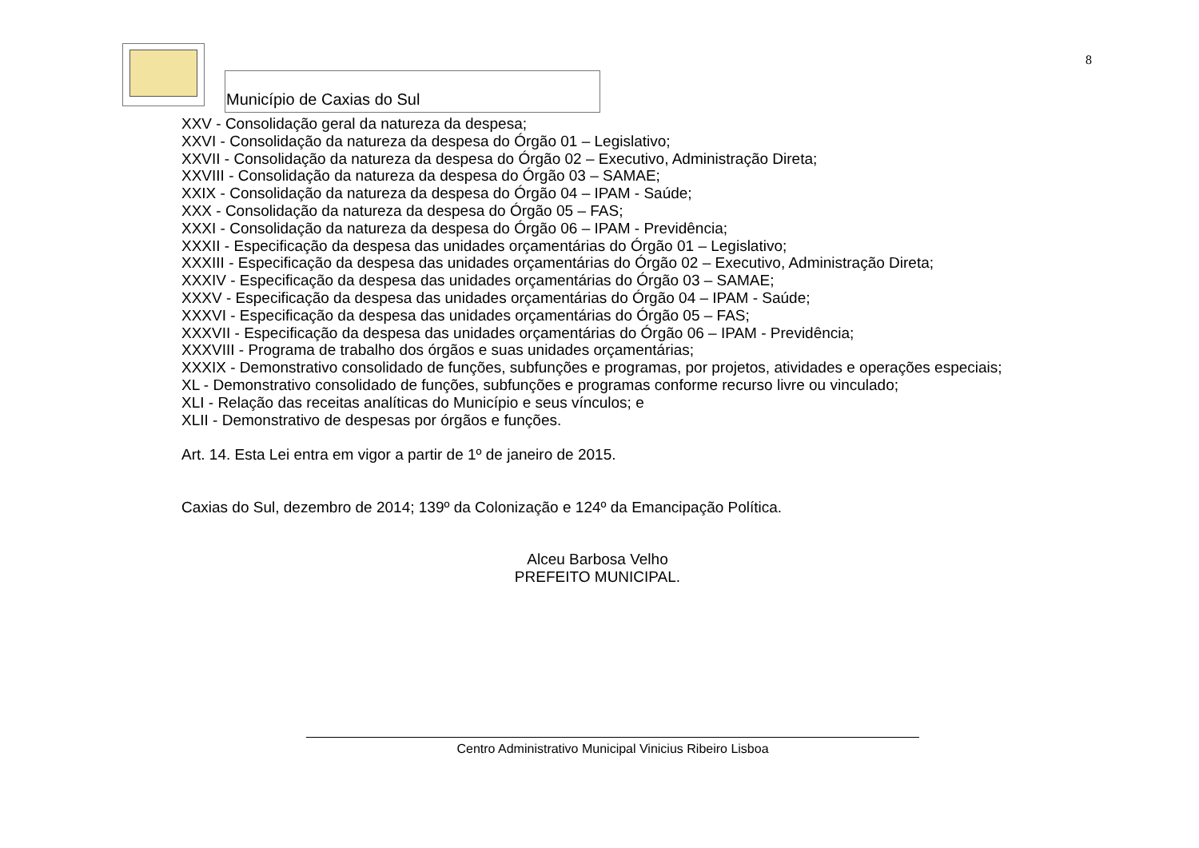8
Município de Caxias do Sul
XXV - Consolidação geral da natureza da despesa;
XXVI - Consolidação da natureza da despesa do Órgão 01 – Legislativo;
XXVII - Consolidação da natureza da despesa do Órgão 02 – Executivo, Administração Direta;
XXVIII - Consolidação da natureza da despesa do Órgão 03 – SAMAE;
XXIX - Consolidação da natureza da despesa do Órgão 04 – IPAM - Saúde;
XXX - Consolidação da natureza da despesa do Órgão 05 – FAS;
XXXI - Consolidação da natureza da despesa do Órgão 06 – IPAM - Previdência;
XXXII - Especificação da despesa das unidades orçamentárias do Órgão 01 – Legislativo;
XXXIII - Especificação da despesa das unidades orçamentárias do Órgão 02 – Executivo, Administração Direta;
XXXIV - Especificação da despesa das unidades orçamentárias do Órgão 03 – SAMAE;
XXXV - Especificação da despesa das unidades orçamentárias do Órgão 04 – IPAM - Saúde;
XXXVI - Especificação da despesa das unidades orçamentárias do Órgão 05 – FAS;
XXXVII - Especificação da despesa das unidades orçamentárias do Órgão 06 – IPAM - Previdência;
XXXVIII - Programa de trabalho dos órgãos e suas unidades orçamentárias;
XXXIX - Demonstrativo consolidado de funções, subfunções e programas, por projetos, atividades e operações especiais;
XL - Demonstrativo consolidado de funções, subfunções e programas conforme recurso livre ou vinculado;
XLI - Relação das receitas analíticas do Município e seus vínculos; e
XLII - Demonstrativo de despesas por órgãos e funções.
Art. 14. Esta Lei entra em vigor a partir de 1º de janeiro de 2015.
Caxias do Sul, dezembro de 2014; 139º da Colonização e 124º da Emancipação Política.
Alceu Barbosa Velho
PREFEITO MUNICIPAL.
Centro Administrativo Municipal Vinicius Ribeiro Lisboa